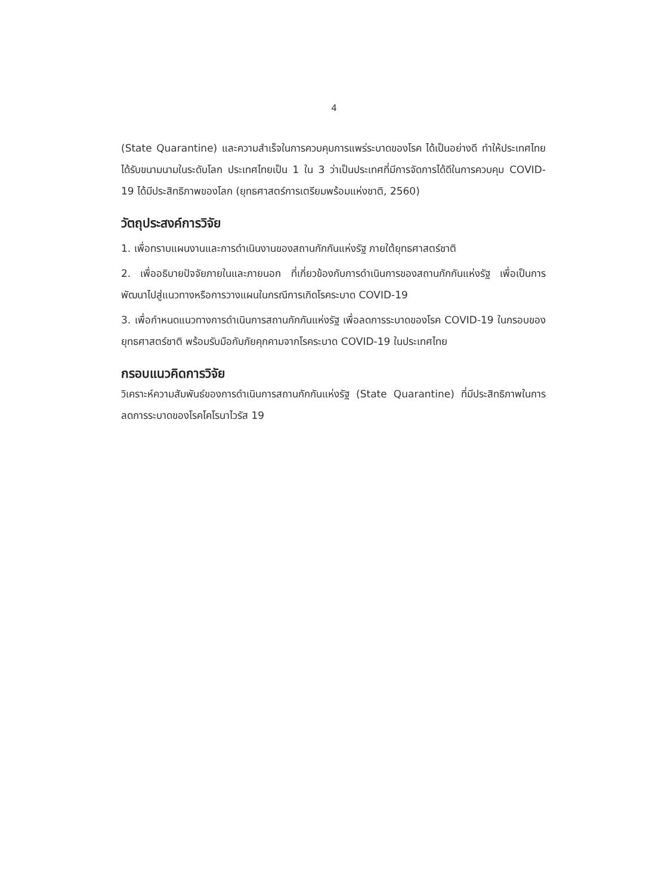4
(State Quarantine) และความสำเร็จในการควบคุมการแพร่ระบาดของโรค ได้เป็นอย่างดี ทำให้ประเทศไทยได้รับขนามนามในระดับโลก ประเทศไทยเป็น 1 ใน 3 ว่าเป็นประเทศที่มีการจัดการได้ดีในการควบคุม COVID-19 ได้มีประสิทธิภาพของโลก (ยุทธศาสตร์การเตรียมพร้อมแห่งชาติ, 2560)
วัตถุประสงค์การวิจัย
1. เพื่อทราบแผนงานและการดำเนินงานของสถานกักกันแห่งรัฐ ภายใต้ยุทธศาสตร์ชาติ
2. เพื่ออธิบายปัจจัยภายในและภายนอก ที่เกี่ยวข้องกับการดำเนินการของสถานกักกันแห่งรัฐ เพื่อเป็นการพัฒนาไปสู่แนวทางหรือการวางแผนในกรณีการเกิดโรคระบาด COVID-19
3. เพื่อกำหนดแนวทางการดำเนินการสถานกักกันแห่งรัฐ เพื่อลดการระบาดของโรค COVID-19 ในกรอบของยุทธศาสตร์ชาติ พร้อมรับมือกับภัยคุกคามจากโรคระบาด COVID-19 ในประเทศไทย
กรอบแนวคิดการวิจัย
วิเคราะห์ความสัมพันธ์ของการดำเนินการสถานกักกันแห่งรัฐ (State Quarantine) ที่มีประสิทธิภาพในการลดการระบาดของโรคโคโรนาไวรัส 19